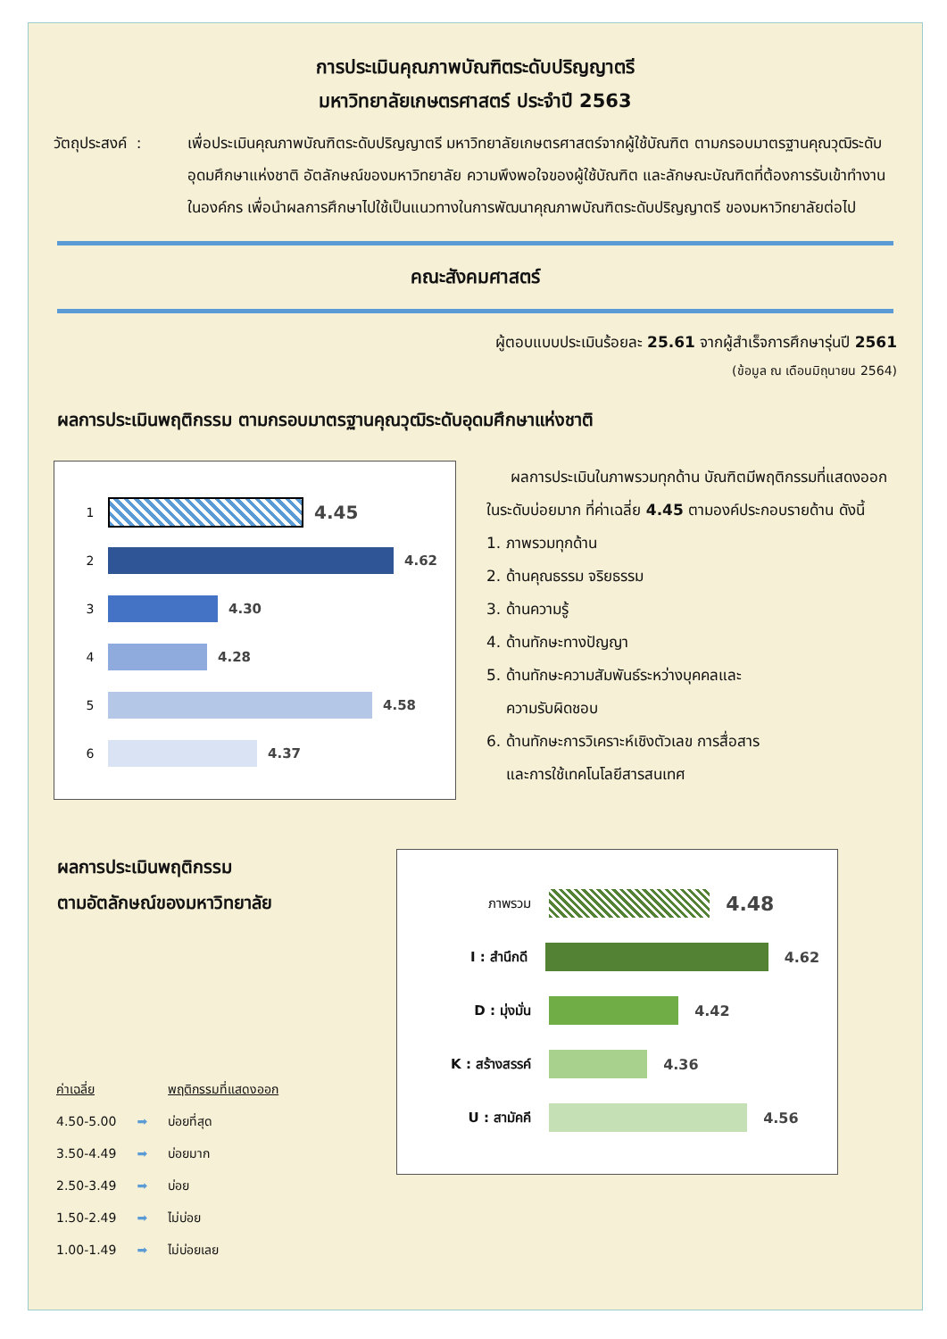การประเมินคุณภาพบัณฑิตระดับปริญญาตรี
มหาวิทยาลัยเกษตรศาสตร์ ประจำปี 2563
วัตถุประสงค์ :
เพื่อประเมินคุณภาพบัณฑิตระดับปริญญาตรี มหาวิทยาลัยเกษตรศาสตร์จากผู้ใช้บัณฑิต ตามกรอบมาตรฐานคุณวุฒิระดับอุดมศึกษาแห่งชาติ อัตลักษณ์ของมหาวิทยาลัย ความพึงพอใจของผู้ใช้บัณฑิต และลักษณะบัณฑิตที่ต้องการรับเข้าทำงานในองค์กร เพื่อนำผลการศึกษาไปใช้เป็นแนวทางในการพัฒนาคุณภาพบัณฑิตระดับปริญญาตรี ของมหาวิทยาลัยต่อไป
คณะสังคมศาสตร์
ผู้ตอบแบบประเมินร้อยละ 25.61 จากผู้สำเร็จการศึกษารุ่นปี 2561
(ข้อมูล ณ เดือนมิถุนายน 2564)
ผลการประเมินพฤติกรรม ตามกรอบมาตรฐานคุณวุฒิระดับอุดมศึกษาแห่งชาติ
1
4.45
2 4.62
3 4.30
4 4.28
5 4.58
6 4.37
ผลการประเมินในภาพรวมทุกด้าน บัณฑิตมีพฤติกรรมที่แสดงออกในระดับบ่อยมาก ที่ค่าเฉลี่ย 4.45 ตามองค์ประกอบรายด้าน ดังนี้
1. ภาพรวมทุกด้าน
2. ด้านคุณธรรม จริยธรรม
3. ด้านความรู้
4. ด้านทักษะทางปัญญา
5. ด้านทักษะความสัมพันธ์ระหว่างบุคคลและ
ความรับผิดชอบ
6. ด้านทักษะการวิเคราะห์เชิงตัวเลข การสื่อสาร
และการใช้เทคโนโลยีสารสนเทศ
ผลการประเมินพฤติกรรม
ตามอัตลักษณ์ของมหาวิทยาลัย
| ค่าเฉลี่ย | | พฤติกรรมที่แสดงออก |
| 4.50-5.00 | ➡ | บ่อยที่สุด |
| 3.50-4.49 | ➡ | บ่อยมาก |
| 2.50-3.49 | ➡ | บ่อย |
| 1.50-2.49 | ➡ | ไม่บ่อย |
| 1.00-1.49 | ➡ | ไม่บ่อยเลย |
ภาพรวม
4.48
I : สำนึกดี 4.62
D : มุ่งมั่น 4.42
K : สร้างสรรค์ 4.36
U : สามัคคี 4.56